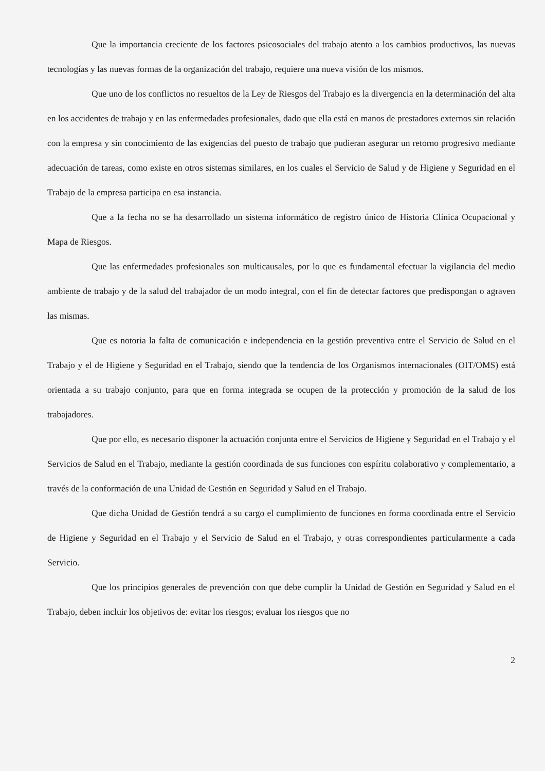Que la importancia creciente de los factores psicosociales del trabajo atento a los cambios productivos, las nuevas tecnologías y las nuevas formas de la organización del trabajo, requiere una nueva visión de los mismos.
Que uno de los conflictos no resueltos de la Ley de Riesgos del Trabajo es la divergencia en la determinación del alta en los accidentes de trabajo y en las enfermedades profesionales, dado que ella está en manos de prestadores externos sin relación con la empresa y sin conocimiento de las exigencias del puesto de trabajo que pudieran asegurar un retorno progresivo mediante adecuación de tareas, como existe en otros sistemas similares, en los cuales el Servicio de Salud y de Higiene y Seguridad en el Trabajo de la empresa participa en esa instancia.
Que a la fecha no se ha desarrollado un sistema informático de registro único de Historia Clínica Ocupacional y Mapa de Riesgos.
Que las enfermedades profesionales son multicausales, por lo que es fundamental efectuar la vigilancia del medio ambiente de trabajo y de la salud del trabajador de un modo integral, con el fin de detectar factores que predispongan o agraven las mismas.
Que es notoria la falta de comunicación e independencia en la gestión preventiva entre el Servicio de Salud en el Trabajo y el de Higiene y Seguridad en el Trabajo, siendo que la tendencia de los Organismos internacionales (OIT/OMS) está orientada a su trabajo conjunto, para que en forma integrada se ocupen de la protección y promoción de la salud de los trabajadores.
Que por ello, es necesario disponer la actuación conjunta entre el Servicios de Higiene y Seguridad en el Trabajo y el Servicios de Salud en el Trabajo, mediante la gestión coordinada de sus funciones con espíritu colaborativo y complementario, a través de la conformación de una Unidad de Gestión en Seguridad y Salud en el Trabajo.
Que dicha Unidad de Gestión tendrá a su cargo el cumplimiento de funciones en forma coordinada entre el Servicio de Higiene y Seguridad en el Trabajo y el Servicio de Salud en el Trabajo, y otras correspondientes particularmente a cada Servicio.
Que los principios generales de prevención con que debe cumplir la Unidad de Gestión en Seguridad y Salud en el Trabajo, deben incluir los objetivos de: evitar los riesgos; evaluar los riesgos que no
2